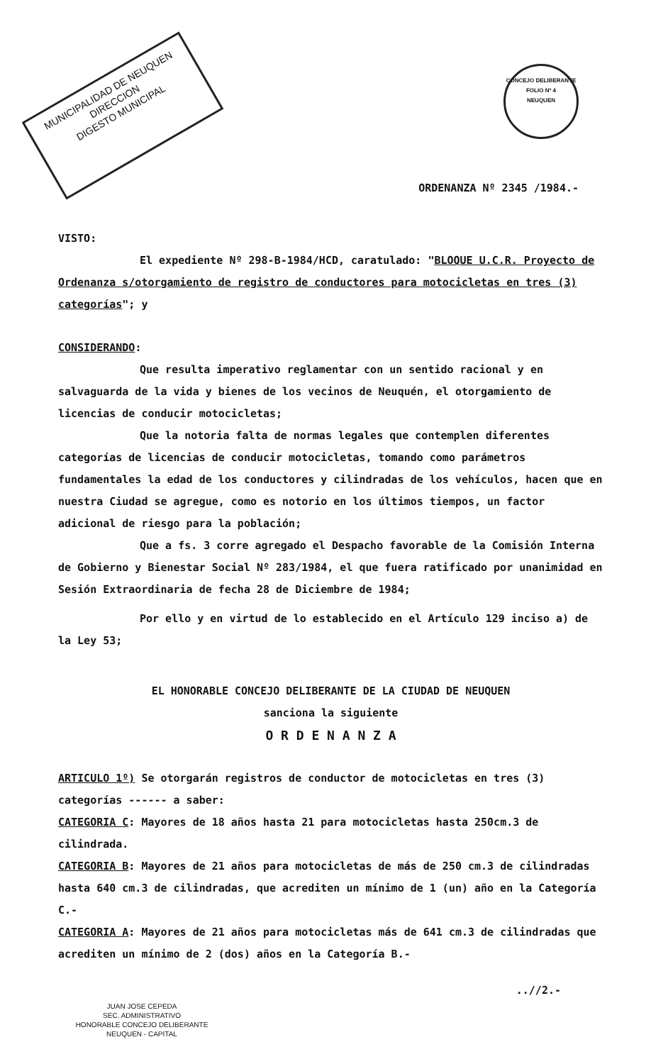MUNICIPALIDAD DE NEUQUEN
DIRECCION
DIGESTO MUNICIPAL
CONCEJO DELIBERANTE
FOLIO Nº 4
NEUQUEN
ORDENANZA Nº 2345 /1984.-
VISTO:
El expediente Nº 298-B-1984/HCD, caratulado: "BLOQUE U.C.R. Proyecto de Ordenanza s/otorgamiento de registro de conductores para motocicletas en tres (3) categorías"; y
CONSIDERANDO:
Que resulta imperativo reglamentar con un sentido racional y en salvaguarda de la vida y bienes de los vecinos de Neuquén, el otorgamiento de licencias de conducir motocicletas;
Que la notoria falta de normas legales que contemplen diferentes categorías de licencias de conducir motocicletas, tomando como parámetros fundamentales la edad de los conductores y cilindradas de los vehículos, hacen que en nuestra Ciudad se agregue, como es notorio en los últimos tiempos, un factor adicional de riesgo para la población;
Que a fs. 3 corre agregado el Despacho favorable de la Comisión Interna de Gobierno y Bienestar Social Nº 283/1984, el que fuera ratificado por unanimidad en Sesión Extraordinaria de fecha 28 de Diciembre de 1984;
Por ello y en virtud de lo establecido en el Artículo 129 inciso a) de la Ley 53;
EL HONORABLE CONCEJO DELIBERANTE DE LA CIUDAD DE NEUQUEN
sanciona la siguiente
O R D E N A N Z A
ARTICULO 1º) Se otorgarán registros de conductor de motocicletas en tres (3) categorías ------ a saber:
CATEGORIA C: Mayores de 18 años hasta 21 para motocicletas hasta 250cm.3 de cilindrada.
CATEGORIA B: Mayores de 21 años para motocicletas de más de 250 cm.3 de cilindradas hasta 640 cm.3 de cilindradas, que acrediten un mínimo de 1 (un) año en la Categoría C.-
CATEGORIA A: Mayores de 21 años para motocicletas más de 641 cm.3 de cilindradas que acrediten un mínimo de 2 (dos) años en la Categoría B.-
..//2.-
JUAN JOSE CEPEDA
SEC. ADMINISTRATIVO
HONORABLE CONCEJO DELIBERANTE
NEUQUEN - CAPITAL